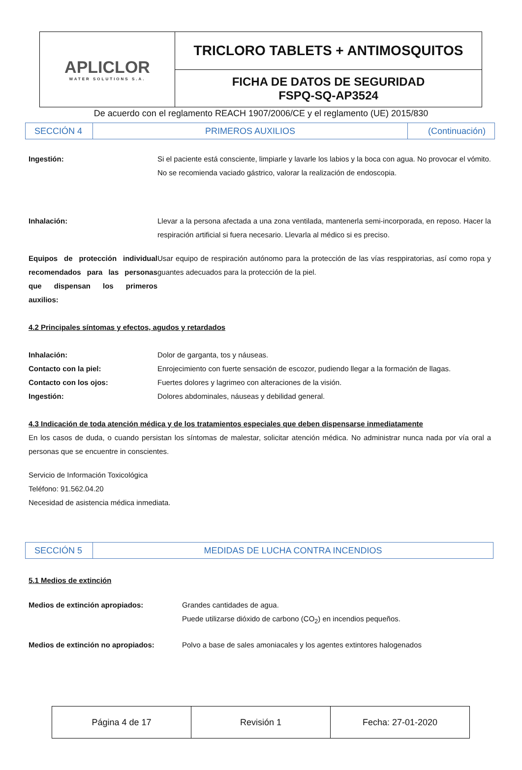| APLICLOR WATER SOLUTIONS S.A. | TRICLORO TABLETS + ANTIMOSQUITOS |
| | FICHA DE DATOS DE SEGURIDAD FSPQ-SQ-AP3524 |
De acuerdo con el reglamento REACH 1907/2006/CE y el reglamento (UE) 2015/830
| SECCIÓN 4 | PRIMEROS AUXILIOS | (Continuación) |
Ingestión: Si el paciente está consciente, limpiarle y lavarle los labios y la boca con agua. No provocar el vómito. No se recomienda vaciado gástrico, valorar la realización de endoscopia.
Inhalación: Llevar a la persona afectada a una zona ventilada, mantenerla semi-incorporada, en reposo. Hacer la respiración artificial si fuera necesario. Llevarla al médico si es preciso.
Equipos de protección individual recomendados para las personas que dispensan los primeros auxilios:
Usar equipo de respiración autónomo para la protección de las vías resppiratorias, así como ropa y guantes adecuados para la protección de la piel.
4.2 Principales síntomas y efectos, agudos y retardados
Inhalación: Dolor de garganta, tos y náuseas.
Contacto con la piel: Enrojecimiento con fuerte sensación de escozor, pudiendo llegar a la formación de llagas.
Contacto con los ojos: Fuertes dolores y lagrimeo con alteraciones de la visión.
Ingestión: Dolores abdominales, náuseas y debilidad general.
4.3 Indicación de toda atención médica y de los tratamientos especiales que deben dispensarse inmediatamente
En los casos de duda, o cuando persistan los síntomas de malestar, solicitar atención médica. No administrar nunca nada por vía oral a personas que se encuentre in conscientes.
Servicio de Información Toxicológica
Teléfono: 91.562.04.20
Necesidad de asistencia médica inmediata.
| SECCIÓN 5 | MEDIDAS DE LUCHA CONTRA INCENDIOS |
5.1 Medios de extinción
Medios de extinción apropiados: Grandes cantidades de agua.
Puede utilizarse dióxido de carbono (CO<sub>2</sub>) en incendios pequeños.
Medios de extinción no apropiados: Polvo a base de sales amoniacales y los agentes extintores halogenados
| Página 4 de 17 | Revisión 1 | Fecha: 27-01-2020 |